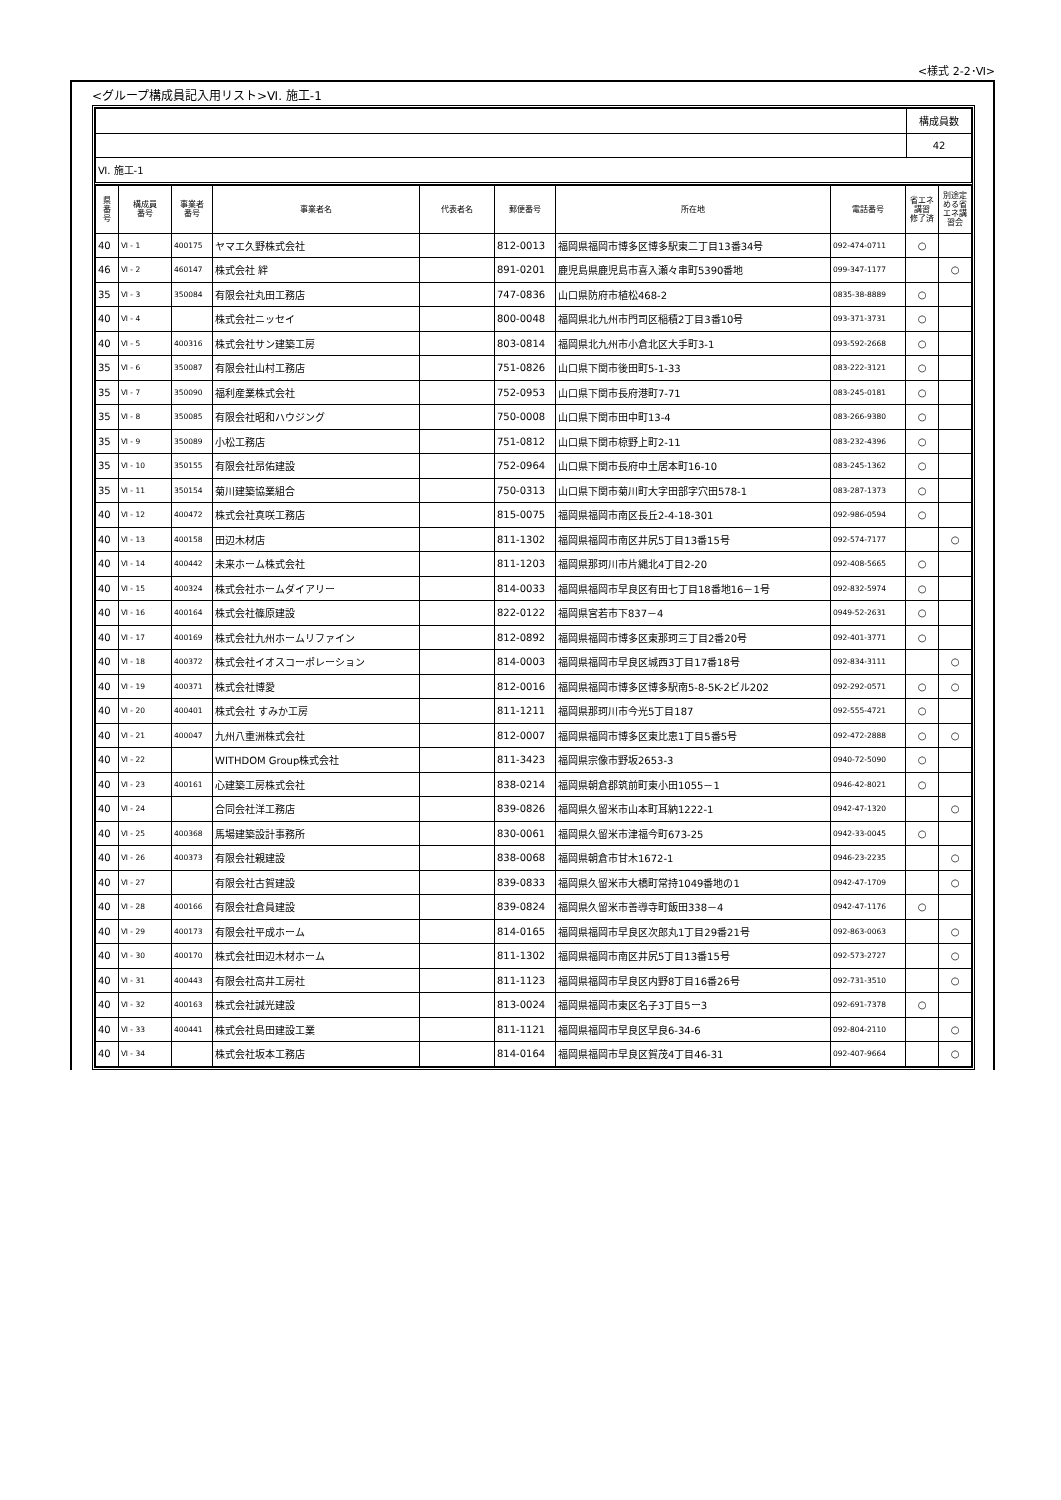<様式 2-2･Ⅵ>
<グループ構成員記入用リスト>Ⅵ. 施工-1
| | 構成員数 |
| | 42 |
| Ⅵ. 施工-1 | |
| 県 番 号 | 構成員 番号 | 事業者 番号 | 事業者名 | 代表者名 | 郵便番号 | 所在地 | 電話番号 | 省エネ 講習 修了済 | 別途定 める省 エネ講 習会 |
| --- | --- | --- | --- | --- | --- | --- | --- | --- | --- |
| 40 | Ⅵ - 1 | 400175 | ヤマエ久野株式会社 | | 812-0013 | 福岡県福岡市博多区博多駅東二丁目13番34号 | 092-474-0711 | ○ | |
| 46 | Ⅵ - 2 | 460147 | 株式会社 絆 | | 891-0201 | 鹿児島県鹿児島市喜入瀬々串町5390番地 | 099-347-1177 | | ○ |
| 35 | Ⅵ - 3 | 350084 | 有限会社丸田工務店 | | 747-0836 | 山口県防府市植松468-2 | 0835-38-8889 | ○ | |
| 40 | Ⅵ - 4 | | 株式会社ニッセイ | | 800-0048 | 福岡県北九州市門司区稲積2丁目3番10号 | 093-371-3731 | ○ | |
| 40 | Ⅵ - 5 | 400316 | 株式会社サン建築工房 | | 803-0814 | 福岡県北九州市小倉北区大手町3-1 | 093-592-2668 | ○ | |
| 35 | Ⅵ - 6 | 350087 | 有限会社山村工務店 | | 751-0826 | 山口県下関市後田町5-1-33 | 083-222-3121 | ○ | |
| 35 | Ⅵ - 7 | 350090 | 福利産業株式会社 | | 752-0953 | 山口県下関市長府港町7-71 | 083-245-0181 | ○ | |
| 35 | Ⅵ - 8 | 350085 | 有限会社昭和ハウジング | | 750-0008 | 山口県下関市田中町13-4 | 083-266-9380 | ○ | |
| 35 | Ⅵ - 9 | 350089 | 小松工務店 | | 751-0812 | 山口県下関市椋野上町2-11 | 083-232-4396 | ○ | |
| 35 | Ⅵ - 10 | 350155 | 有限会社昂佑建設 | | 752-0964 | 山口県下関市長府中土居本町16-10 | 083-245-1362 | ○ | |
| 35 | Ⅵ - 11 | 350154 | 菊川建築協業組合 | | 750-0313 | 山口県下関市菊川町大字田部字穴田578-1 | 083-287-1373 | ○ | |
| 40 | Ⅵ - 12 | 400472 | 株式会社真咲工務店 | | 815-0075 | 福岡県福岡市南区長丘2-4-18-301 | 092-986-0594 | ○ | |
| 40 | Ⅵ - 13 | 400158 | 田辺木材店 | | 811-1302 | 福岡県福岡市南区井尻5丁目13番15号 | 092-574-7177 | | ○ |
| 40 | Ⅵ - 14 | 400442 | 未来ホーム株式会社 | | 811-1203 | 福岡県那珂川市片縄北4丁目2-20 | 092-408-5665 | ○ | |
| 40 | Ⅵ - 15 | 400324 | 株式会社ホームダイアリー | | 814-0033 | 福岡県福岡市早良区有田七丁目18番地16－1号 | 092-832-5974 | ○ | |
| 40 | Ⅵ - 16 | 400164 | 株式会社篠原建設 | | 822-0122 | 福岡県宮若市下837－4 | 0949-52-2631 | ○ | |
| 40 | Ⅵ - 17 | 400169 | 株式会社九州ホームリファイン | | 812-0892 | 福岡県福岡市博多区東那珂三丁目2番20号 | 092-401-3771 | ○ | |
| 40 | Ⅵ - 18 | 400372 | 株式会社イオスコーポレーション | | 814-0003 | 福岡県福岡市早良区城西3丁目17番18号 | 092-834-3111 | | ○ |
| 40 | Ⅵ - 19 | 400371 | 株式会社博愛 | | 812-0016 | 福岡県福岡市博多区博多駅南5-8-5K-2ビル202 | 092-292-0571 | ○ | ○ |
| 40 | Ⅵ - 20 | 400401 | 株式会社 すみか工房 | | 811-1211 | 福岡県那珂川市今光5丁目187 | 092-555-4721 | ○ | |
| 40 | Ⅵ - 21 | 400047 | 九州八重洲株式会社 | | 812-0007 | 福岡県福岡市博多区東比恵1丁目5番5号 | 092-472-2888 | ○ | ○ |
| 40 | Ⅵ - 22 | | WITHDOM Group株式会社 | | 811-3423 | 福岡県宗像市野坂2653-3 | 0940-72-5090 | ○ | |
| 40 | Ⅵ - 23 | 400161 | 心建築工房株式会社 | | 838-0214 | 福岡県朝倉郡筑前町東小田1055－1 | 0946-42-8021 | ○ | |
| 40 | Ⅵ - 24 | | 合同会社洋工務店 | | 839-0826 | 福岡県久留米市山本町耳納1222-1 | 0942-47-1320 | | ○ |
| 40 | Ⅵ - 25 | 400368 | 馬場建築設計事務所 | | 830-0061 | 福岡県久留米市津福今町673-25 | 0942-33-0045 | ○ | |
| 40 | Ⅵ - 26 | 400373 | 有限会社親建設 | | 838-0068 | 福岡県朝倉市甘木1672-1 | 0946-23-2235 | | ○ |
| 40 | Ⅵ - 27 | | 有限会社古賀建設 | | 839-0833 | 福岡県久留米市大橋町常持1049番地の1 | 0942-47-1709 | | ○ |
| 40 | Ⅵ - 28 | 400166 | 有限会社倉員建設 | | 839-0824 | 福岡県久留米市善導寺町飯田338－4 | 0942-47-1176 | ○ | |
| 40 | Ⅵ - 29 | 400173 | 有限会社平成ホーム | | 814-0165 | 福岡県福岡市早良区次郎丸1丁目29番21号 | 092-863-0063 | | ○ |
| 40 | Ⅵ - 30 | 400170 | 株式会社田辺木材ホーム | | 811-1302 | 福岡県福岡市南区井尻5丁目13番15号 | 092-573-2727 | | ○ |
| 40 | Ⅵ - 31 | 400443 | 有限会社高井工房社 | | 811-1123 | 福岡県福岡市早良区内野8丁目16番26号 | 092-731-3510 | | ○ |
| 40 | Ⅵ - 32 | 400163 | 株式会社誠光建設 | | 813-0024 | 福岡県福岡市東区名子3丁目5ー3 | 092-691-7378 | ○ | |
| 40 | Ⅵ - 33 | 400441 | 株式会社島田建設工業 | | 811-1121 | 福岡県福岡市早良区早良6-34-6 | 092-804-2110 | | ○ |
| 40 | Ⅵ - 34 | | 株式会社坂本工務店 | | 814-0164 | 福岡県福岡市早良区賀茂4丁目46-31 | 092-407-9664 | | ○ |